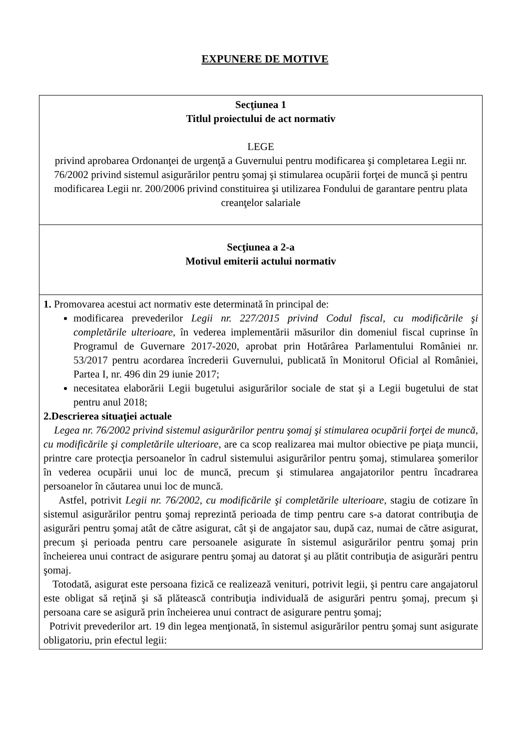EXPUNERE DE MOTIVE
| Secţiunea 1 Titlul proiectului de act normativ LEGE privind aprobarea Ordonanţei de urgenţă a Guvernului pentru modificarea şi completarea Legii nr. 76/2002 privind sistemul asigurărilor pentru şomaj şi stimularea ocupării forţei de muncă şi pentru modificarea Legii nr. 200/2006 privind constituirea şi utilizarea Fondului de garantare pentru plata creanţelor salariale |
| Secţiunea a 2-a Motivul emiterii actului normativ |
| 1. Promovarea acestui act normativ este determinată în principal de: modificarea prevederilor Legii nr. 227/2015 privind Codul fiscal, cu modificările şi completările ulterioare , în vederea implementării măsurilor din domeniul fiscal cuprinse în Programul de Guvernare 2017-2020, aprobat prin Hotărârea Parlamentului României nr. 53/2017 pentru acordarea încrederii Guvernului, publicată în Monitorul Oficial al României, Partea I, nr. 496 din 29 iunie 2017; necesitatea elaborării Legii bugetului asigurărilor sociale de stat şi a Legii bugetului de stat pentru anul 2018; 2.Descrierea situaţiei actuale Legea nr. 76/2002 privind sistemul asigurărilor pentru şomaj şi stimularea ocupării forţei de muncă, cu modificările şi completările ulterioare , are ca scop realizarea mai multor obiective pe piaţa muncii, printre care protecţia persoanelor în cadrul sistemului asigurărilor pentru şomaj, stimularea şomerilor în vederea ocupării unui loc de muncă, precum şi stimularea angajatorilor pentru încadrarea persoanelor în căutarea unui loc de muncă. Astfel, potrivit Legii nr. 76/2002, cu modificările şi completările ulterioare , stagiu de cotizare în sistemul asigurărilor pentru şomaj reprezintă perioada de timp pentru care s-a datorat contribuţia de asigurări pentru şomaj atât de către asigurat, cât şi de angajator sau, după caz, numai de către asigurat, precum şi perioada pentru care persoanele asigurate în sistemul asigurărilor pentru şomaj prin încheierea unui contract de asigurare pentru şomaj au datorat şi au plătit contribuţia de asigurări pentru şomaj. Totodată, asigurat este persoana fizică ce realizează venituri, potrivit legii, şi pentru care angajatorul este obligat să reţină şi să plătească contribuţia individuală de asigurări pentru şomaj, precum şi persoana care se asigură prin încheierea unui contract de asigurare pentru şomaj; Potrivit prevederilor art. 19 din legea menţionată, în sistemul asigurărilor pentru şomaj sunt asigurate obligatoriu, prin efectul legii: |